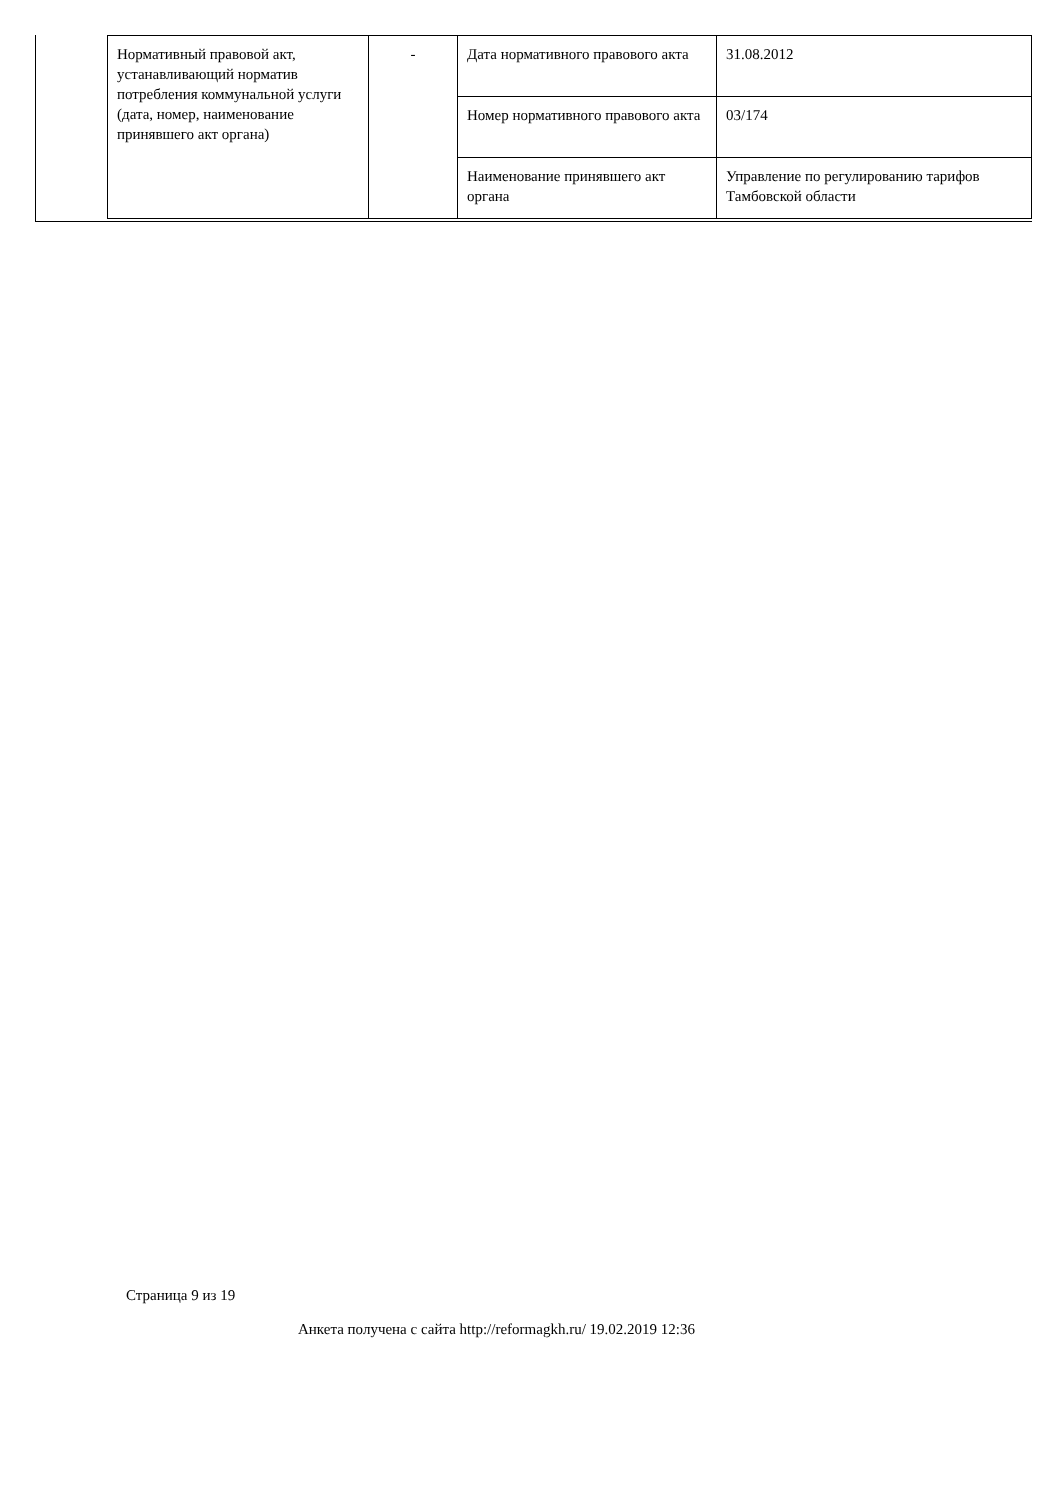| Нормативный правовой акт, устанавливающий норматив потребления коммунальной услуги (дата, номер, наименование принявшего акт органа) | - | Дата нормативного правового акта | 31.08.2012 |
| | | Номер нормативного правового акта | 03/174 |
| | | Наименование принявшего акт органа | Управление по регулированию тарифов Тамбовской области |
Страница 9 из 19
Анкета получена с сайта http://reformagkh.ru/ 19.02.2019 12:36